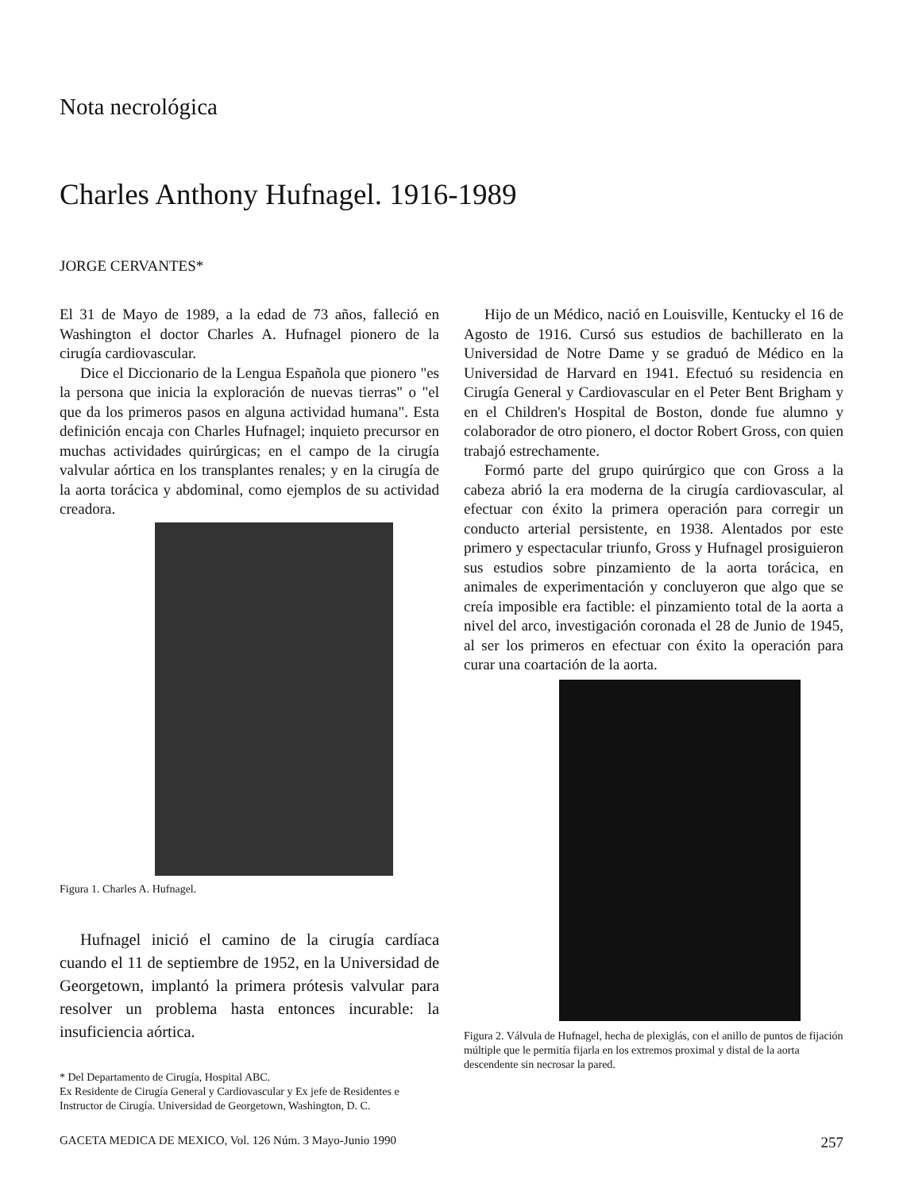Nota necrológica
Charles Anthony Hufnagel. 1916-1989
JORGE CERVANTES*
El 31 de Mayo de 1989, a la edad de 73 años, falleció en Washington el doctor Charles A. Hufnagel pionero de la cirugía cardiovascular.
Dice el Diccionario de la Lengua Española que pionero "es la persona que inicia la exploración de nuevas tierras" o "el que da los primeros pasos en alguna actividad humana". Esta definición encaja con Charles Hufnagel; inquieto precursor en muchas actividades quirúrgicas; en el campo de la cirugía valvular aórtica en los transplantes renales; y en la cirugía de la aorta torácica y abdominal, como ejemplos de su actividad creadora.
Figura 1. Charles A. Hufnagel.
Hufnagel inició el camino de la cirugía cardíaca cuando el 11 de septiembre de 1952, en la Universidad de Georgetown, implantó la primera prótesis valvular para resolver un problema hasta entonces incurable: la insuficiencia aórtica.
* Del Departamento de Cirugía, Hospital ABC.
Ex Residente de Cirugía General y Cardiovascular y Ex jefe de Residentes e Instructor de Cirugía. Universidad de Georgetown, Washington, D. C.
Hijo de un Médico, nació en Louisville, Kentucky el 16 de Agosto de 1916. Cursó sus estudios de bachillerato en la Universidad de Notre Dame y se graduó de Médico en la Universidad de Harvard en 1941. Efectuó su residencia en Cirugía General y Cardiovascular en el Peter Bent Brigham y en el Children's Hospital de Boston, donde fue alumno y colaborador de otro pionero, el doctor Robert Gross, con quien trabajó estrechamente.
Formó parte del grupo quirúrgico que con Gross a la cabeza abrió la era moderna de la cirugía cardiovascular, al efectuar con éxito la primera operación para corregir un conducto arterial persistente, en 1938. Alentados por este primero y espectacular triunfo, Gross y Hufnagel prosiguieron sus estudios sobre pinzamiento de la aorta torácica, en animales de experimentación y concluyeron que algo que se creía imposible era factible: el pinzamiento total de la aorta a nivel del arco, investigación coronada el 28 de Junio de 1945, al ser los primeros en efectuar con éxito la operación para curar una coartación de la aorta.
Figura 2. Válvula de Hufnagel, hecha de plexiglás, con el anillo de puntos de fijación múltiple que le permitía fijarla en los extremos proximal y distal de la aorta descendente sin necrosar la pared.
GACETA MEDICA DE MEXICO, Vol. 126 Núm. 3 Mayo-Junio 1990 257